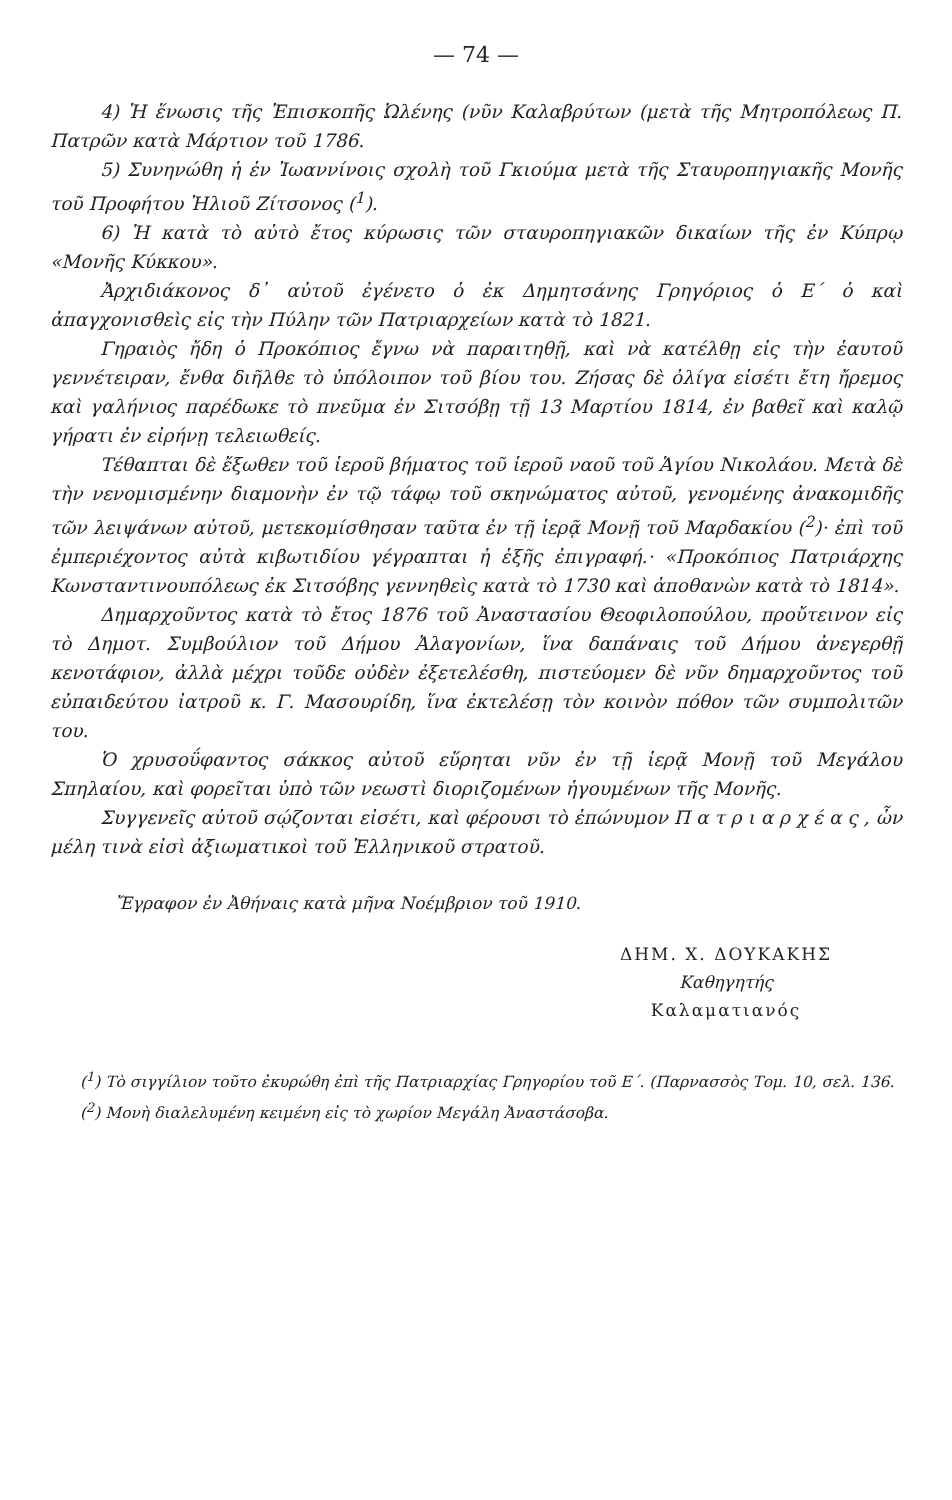— 74 —
4) Ἡ ἕνωσις τῆς Ἐπισκοπῆς Ὠλένης (νῦν Καλαβρύτων (μετὰ τῆς Μητροπόλεως Π. Πατρῶν κατὰ Μάρτιον τοῦ 1786.
5) Συνηνώθη ἡ ἐν Ἰωαννίνοις σχολὴ τοῦ Γκιούμα μετὰ τῆς Σταυροπηγιακῆς Μονῆς τοῦ Προφήτου Ἠλιοῦ Ζίτσονος (<sup>1</sup>).
6) Ἡ κατὰ τὸ αὐτὸ ἔτος κύρωσις τῶν σταυροπηγιακῶν δικαίων τῆς ἐν Κύπρῳ «Μονῆς Κύκκου».
Ἀρχιδιάκονος δ᾽ αὐτοῦ ἐγένετο ὁ ἐκ Δημητσάνης Γρηγόριος ὁ Ε΄ ὁ καὶ ἀπαγχονισθεὶς εἰς τὴν Πύλην τῶν Πατριαρχείων κατὰ τὸ 1821.
Γηραιὸς ἤδη ὁ Προκόπιος ἔγνω νὰ παραιτηθῇ, καὶ νὰ κατέλθῃ εἰς τὴν ἑαυτοῦ γεννέτειραν, ἔνθα διῆλθε τὸ ὑπόλοιπον τοῦ βίου του. Ζήσας δὲ ὀλίγα εἰσέτι ἔτη ἤρεμος καὶ γαλήνιος παρέδωκε τὸ πνεῦμα ἐν Σιτσόβῃ τῇ 13 Μαρτίου 1814, ἐν βαθεῖ καὶ καλῷ γήρατι ἐν εἰρήνῃ τελειωθείς.
Τέθαπται δὲ ἔξωθεν τοῦ ἱεροῦ βήματος τοῦ ἱεροῦ ναοῦ τοῦ Ἁγίου Νικολάου. Μετὰ δὲ τὴν νενομισμένην διαμονὴν ἐν τῷ τάφῳ τοῦ σκηνώματος αὐτοῦ, γενομένης ἀνακομιδῆς τῶν λειψάνων αὐτοῦ, μετεκομίσθησαν ταῦτα ἐν τῇ ἱερᾷ Μονῇ τοῦ Μαρδακίου (<sup>2</sup>)· ἐπὶ τοῦ ἐμπεριέχοντος αὐτὰ κιβωτιδίου γέγραπται ἡ ἑξῆς ἐπιγραφή.· «Προκόπιος Πατριάρχης Κωνσταντινουπόλεως ἐκ Σιτσόβης γεννηθεὶς κατὰ τὸ 1730 καὶ ἀποθανὼν κατὰ τὸ 1814».
Δημαρχοῦντος κατὰ τὸ ἔτος 1876 τοῦ Ἀναστασίου Θεοφιλοπούλου, προὔτεινον εἰς τὸ Δημοτ. Συμβούλιον τοῦ Δήμου Ἀλαγονίων, ἵνα δαπάναις τοῦ Δήμου ἀνεγερθῇ κενοτάφιον, ἀλλὰ μέχρι τοῦδε οὐδὲν ἐξετελέσθη, πιστεύομεν δὲ νῦν δημαρχοῦντος τοῦ εὐπαιδεύτου ἰατροῦ κ. Γ. Μασουρίδη, ἵνα ἐκτελέσῃ τὸν κοινὸν πόθον τῶν συμπολιτῶν του.
Ὁ χρυσοΰφαντος σάκκος αὐτοῦ εὕρηται νῦν ἐν τῇ ἱερᾷ Μονῇ τοῦ Μεγάλου Σπηλαίου, καὶ φορεῖται ὑπὸ τῶν νεωστὶ διοριζομένων ἡγουμένων τῆς Μονῆς.
Συγγενεῖς αὐτοῦ σῴζονται εἰσέτι, καὶ φέρουσι τὸ ἐπώνυμον Πατριαρχέας, ὧν μέλη τινὰ εἰσὶ ἀξιωματικοὶ τοῦ Ἑλληνικοῦ στρατοῦ.
Ἔγραφον ἐν Ἀθήναις κατὰ μῆνα Νοέμβριον τοῦ 1910.
ΔΗΜ. Χ. ΔΟΥΚΑΚΗΣ
Καθηγητής
Καλαματιανός
(<sup>1</sup>) Τὸ σιγγίλιον τοῦτο ἐκυρώθη ἐπὶ τῆς Πατριαρχίας Γρηγορίου τοῦ Ε΄. (Παρνασσὸς Τομ. 10, σελ. 136.
(<sup>2</sup>) Μονὴ διαλελυμένη κειμένη εἰς τὸ χωρίον Μεγάλη Ἀναστάσοβα.